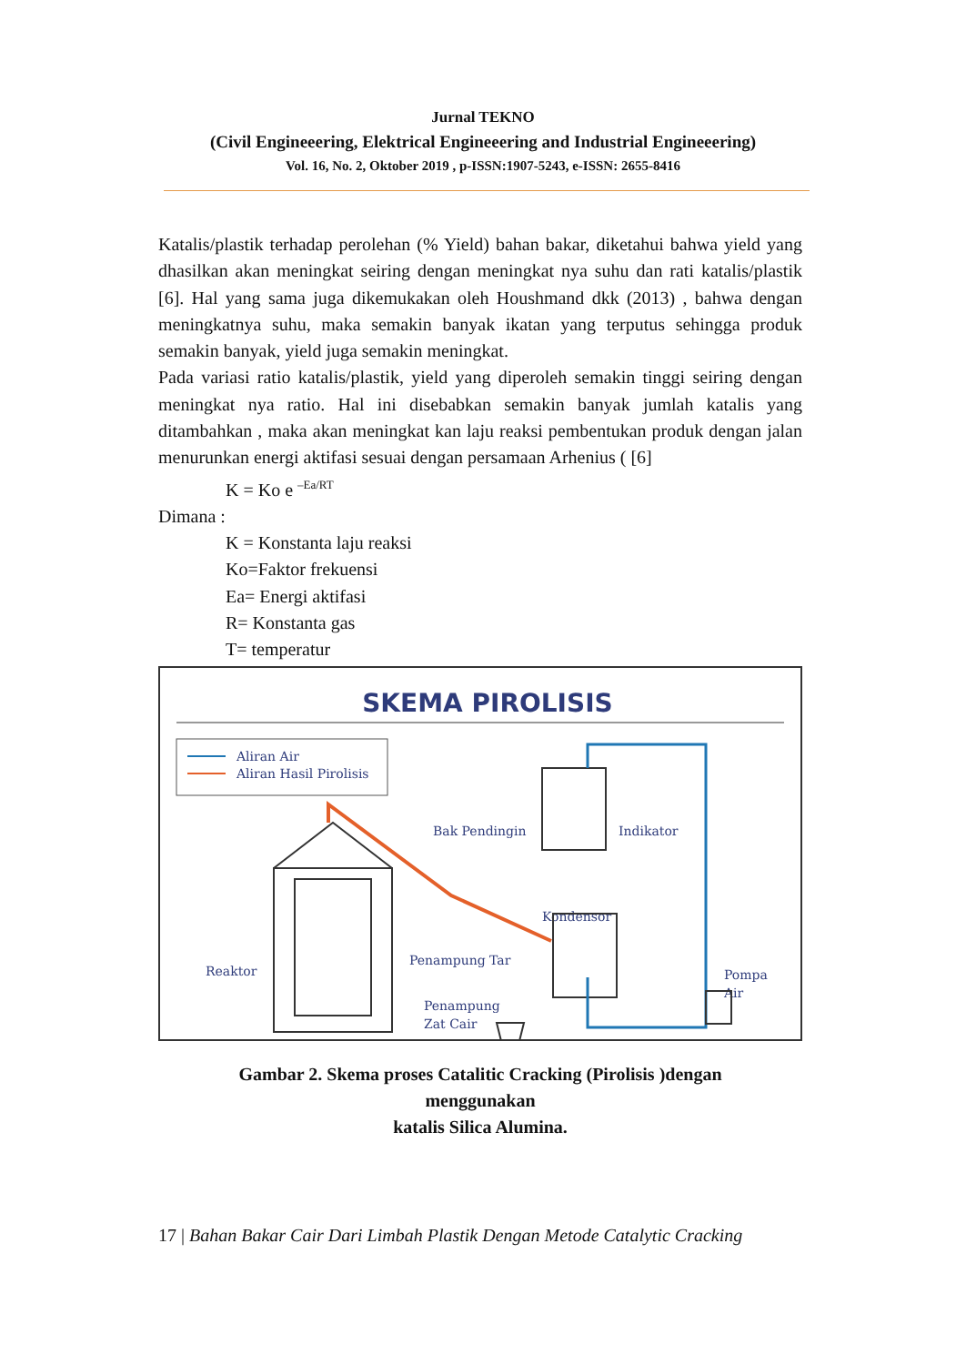Jurnal TEKNO
(Civil Engineeering, Elektrical Engineeering and Industrial Engineeering)
Vol. 16, No. 2, Oktober 2019 , p-ISSN:1907-5243, e-ISSN: 2655-8416
Katalis/plastik terhadap perolehan (% Yield) bahan bakar, diketahui bahwa yield yang dhasilkan akan meningkat seiring dengan meningkat nya suhu dan rati katalis/plastik [6]. Hal yang sama juga dikemukakan oleh Houshmand dkk (2013) , bahwa dengan meningkatnya suhu, maka semakin banyak ikatan yang terputus sehingga produk semakin banyak, yield juga semakin meningkat.
Pada variasi ratio katalis/plastik, yield yang diperoleh semakin tinggi seiring dengan meningkat nya ratio. Hal ini disebabkan semakin banyak jumlah katalis yang ditambahkan , maka akan meningkat kan laju reaksi pembentukan produk dengan jalan menurunkan energi aktifasi sesuai dengan persamaan Arhenius ( [6]
K = Ko e <sup>–Ea/RT</sup>
Dimana :
K = Konstanta laju reaksi
Ko=Faktor frekuensi
Ea= Energi aktifasi
R= Konstanta gas
T= temperatur
SKEMA PIROLISIS
Aliran Air
Aliran Hasil Pirolisis
Bak Pendingin
Indikator
Kondensor
Penampung Tar
Reaktor
Penampung
Zat Cair
Pompa
Air
Gambar 2. Skema proses Catalitic Cracking (Pirolisis )dengan
menggunakan
katalis Silica Alumina.
17 | Bahan Bakar Cair Dari Limbah Plastik Dengan Metode Catalytic Cracking